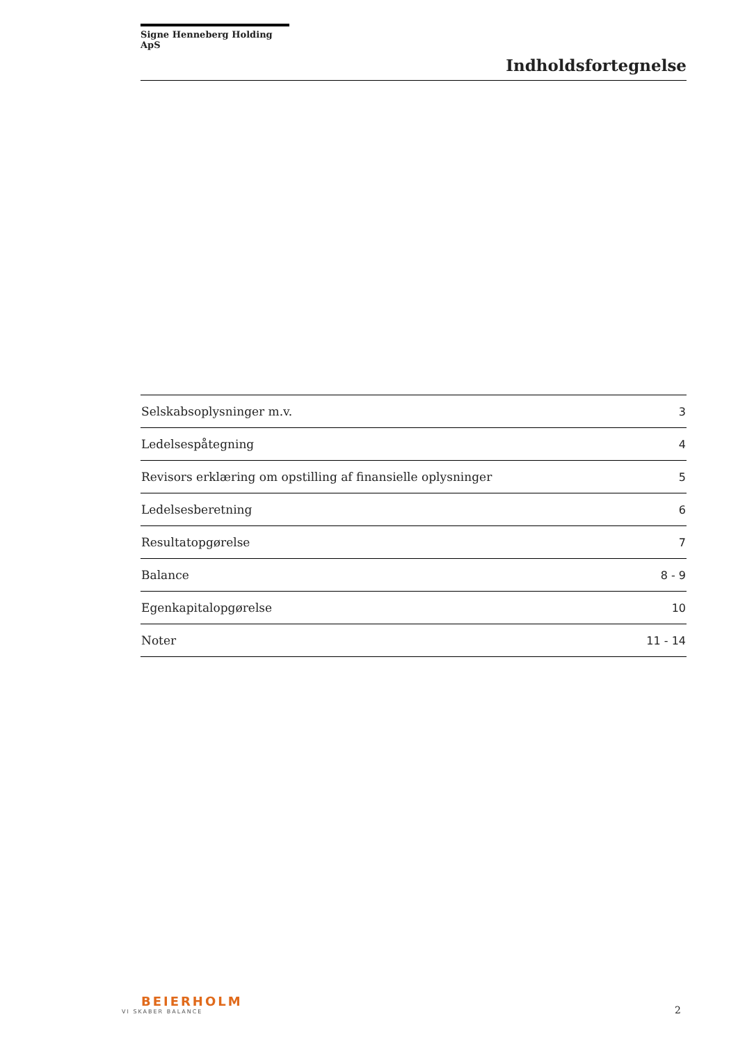Signe Henneberg Holding ApS
Indholdsfortegnelse
| Selskabsoplysninger m.v. | 3 |
| Ledelsespåtegning | 4 |
| Revisors erklæring om opstilling af finansielle oplysninger | 5 |
| Ledelsesberetning | 6 |
| Resultatopgørelse | 7 |
| Balance | 8 - 9 |
| Egenkapitalopgørelse | 10 |
| Noter | 11 - 14 |
BEIERHOLM
VI SKABER BALANCE
2